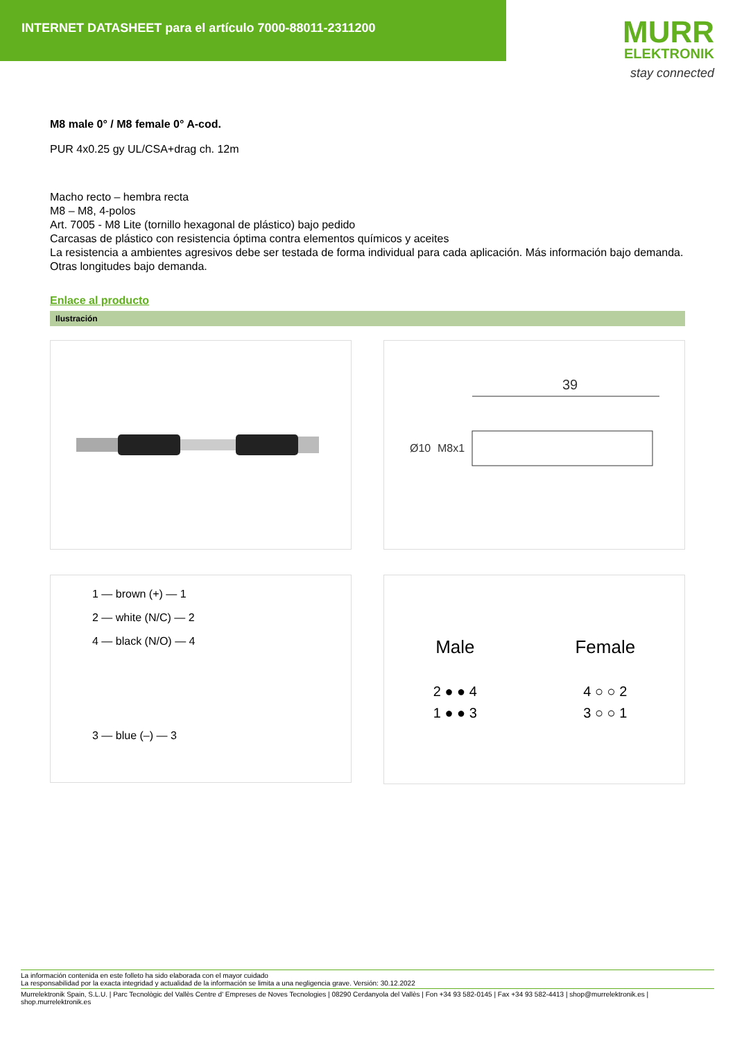INTERNET DATASHEET para el artículo 7000-88011-2311200
MURR
ELEKTRONIK
stay connected
M8 male 0° / M8 female 0° A-cod.
PUR 4x0.25 gy UL/CSA+drag ch. 12m
Macho recto – hembra recta
M8 – M8, 4-polos
Art. 7005 - M8 Lite (tornillo hexagonal de plástico) bajo pedido
Carcasas de plástico con resistencia óptima contra elementos químicos y aceites
La resistencia a ambientes agresivos debe ser testada de forma individual para cada aplicación. Más información bajo demanda.
Otras longitudes bajo demanda.
Enlace al producto
Ilustración
39
Ø10
M8x1
1 — brown (+) — 1
2 — white (N/C) — 2
4 — black (N/O) — 4
3 — blue (–) — 3
Male
2 ● ● 4
1 ● ● 3
Female
4 ○ ○ 2
3 ○ ○ 1
La información contenida en este folleto ha sido elaborada con el mayor cuidado
La responsabilidad por la exacta integridad y actualidad de la información se limita a una negligencia grave. Versión: 30.12.2022
Murrelektronik Spain, S.L.U. | Parc Tecnològic del Vallès Centre d' Empreses de Noves Tecnologies | 08290 Cerdanyola del Vallès | Fon +34 93 582-0145 | Fax +34 93 582-4413 | shop@murrelektronik.es | shop.murrelektronik.es